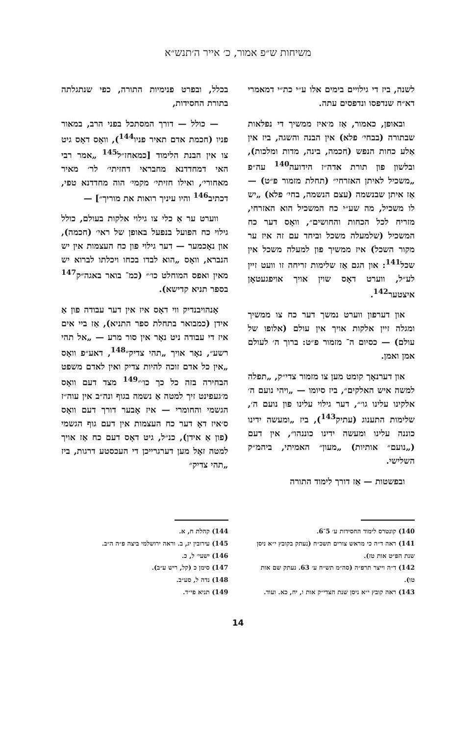משיחות ש״פ אמור, כ׳ אייר ה׳תנש״א
לשנה, ביז די גילויים בימים אלו ע״י כת״י דמאמרי דא״ח שנדפסו ונדפסים עתה.
ובאופן, כאמור, אַז מ׳איז ממשיך די נפלאות שבתורה (בבחי׳ פלא) אין הבנה והשגה, ביז אין אַלע כחות הנפש (חכמה, בינה, מדות ומלכות), ובלשון פון תורת אדה״ז הידועה<sup>140</sup> עה״פ „משכיל לאיתן האזרחי״ (תחלת מזמור פ״ט) — אַז איתן שבנשמה (עצם הנשמה, בחי׳ פלא) „יש לו משכיל, מה שע״י כח המשכיל הוא האזרחי, מזריח לכל הכחות והחושים״, וואָס דער כח המשכיל (שלמעלה משכל וביחד עם זה איז ער מקור השכל) איז ממשיך פון למעלה משכל אין שכל<sup>141</sup>: און הגם אַז שלימות זריחה זו וועט זיין לע״ל, ווערט דאָס שוין אויך אויפגעטאָן איצטער<sup>142</sup>.
און דערפון ווערט נמשך דער כח צו ממשיך ומגלה זיין אלקות אויך אין עולם (אלופו של עולם) — כסיום ה־ מזמור פ״ט: ברוך ה׳ לעולם אמן ואמן.
און דערנאָך קומט מען צו מזמור צדי״ק, „תפלה למשה איש האלקים״, ביז סיומו — „ויהי נועם ה׳ אלקינו עלינו גו׳״, דער גילוי עלינו פון נועם ה׳, שלימות התענוג (עתיק<sup>143</sup>), ביז „ומעשה ידינו כוננה עלינו ומעשה ידינו כוננהו״, אין דעם („נועם״ אותיות) „מעון״ האמיתי, ביהמ״ק השלישי.
ובפשטות — אַז דורך לימוד התורה
בכלל, ובפרט פנימיות התורה, כפי שנתגלתה בתורת החסידות,
— כולל — דורך המסתכל בפני הרב, במאור פניו (חכמת אדם תאיר פניו<sup>144</sup>), וואָס דאָס גיט צו אין הבנת הלימוד [כמאחז״ל<sup>145</sup> „אמר רבי האי דמחדדנא מחבראי דחזיתי׳ לר׳ מאיר מאחורי׳, ואילו חזיתי׳ מקמי׳ הוה מחדדנא טפי, דכתיב<sup>146</sup> והיו עיניך רואות את מוריך״] —
ווערט ער אַ כלי צו גילוי אלקות בעולם, כולל גילוי כח הפועל בנפעל באופן של ראי׳ (חכמה), און נאָכמער — דער גילוי פון כח העצמות אין יש הנברא, וואָס „הוא לבדו בכחו ויכלתו לברוא יש מאין ואפס המוחלט כו׳״ (כמ־ בואר באגה״ק<sup>147</sup> בספר תניא קדישא).
אָנהויבנדיק ווי דאָס איז אין דער עבודה פון אַ אידן (כמבואר בתחלת ספר התניא), אַז ביי אים איז די עבודה ניט נאָר אין סור מרע — „אל תהי רשע״, נאָר אויך „תהי צדיק״<sup>148</sup>, דאע״פ וואָס „אין כל אדם זוכה להיות צדיק ואין לאדם משפט הבחירה בזה כל כך כו׳״<sup>149</sup> מצד דעם וואָס מ׳געפינט זיך למטה אַ נשמה בגוף ונה״ב אין עוה״ז הגשמי והחומרי — איז אָבער דורך דעם וואָס ס׳איז דאָ דער כח העצמות אין דעם גוף הגשמי (פון אַ אידן), כנ״ל, גיט דאָס דעם כח אַז אויך למטה זאָל מען דערגרייכן די העכסטע דרגות, ביז „תהי צדיק״
140) קונטרס לימוד החסידות ע׳ 5־6.
141) ראה ד״ה כי מראש צורים תשכ״ח (נעתק בקובץ י״א ניסן שנת הפ״ט אות טז).
142) ד״ה וייצר תרפ״ה (סה״מ תש״ח ע׳ 63. נעתק שם אות טו).
143) ראה קובץ י״א ניסן שנת הצדי״ק אות ו, יח, כא. ועוד.
144) קהלת ח, א.
145) עירובין יג, ב. וראה ירושלמי ביצה פ״ה ה״ב.
146) ישעי׳ ל, כ.
147) סימן כ (קל, ריש ע״ב).
148) נדה ל, סע״ב.
149) תניא פי״ד.
14